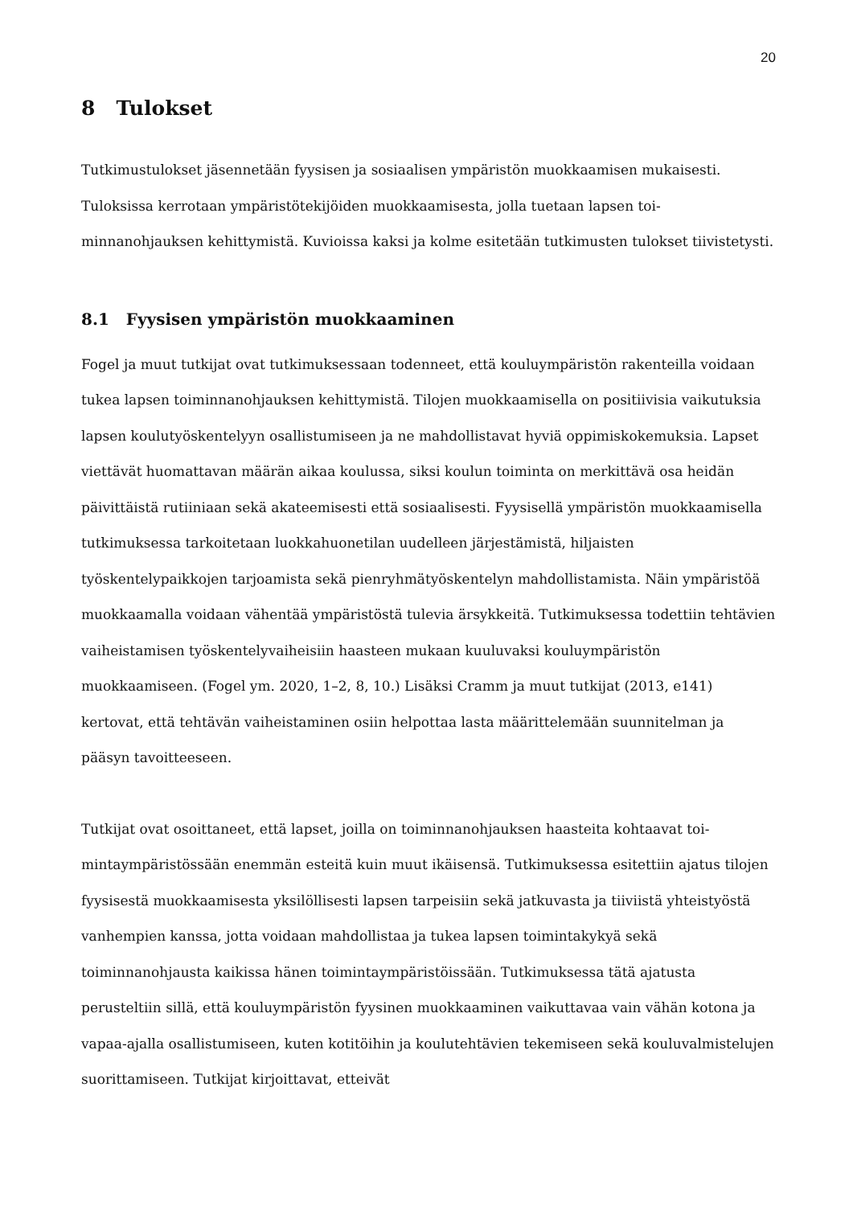20
8 Tulokset
Tutkimustulokset jäsennetään fyysisen ja sosiaalisen ympäristön muokkaamisen mukai­sesti. Tuloksissa kerrotaan ympäristötekijöiden muokkaamisesta, jolla tuetaan lapsen toi­minnanohjauksen kehittymistä. Kuvioissa kaksi ja kolme esitetään tutkimusten tulokset tiivistetysti.
8.1 Fyysisen ympäristön muokkaaminen
Fogel ja muut tutkijat ovat tutkimuksessaan todenneet, että kouluympäristön rakenteilla voidaan tukea lapsen toiminnanohjauksen kehittymistä. Tilojen muokkaamisella on posi­tiivisia vaikutuksia lapsen koulutyöskentelyyn osallistumiseen ja ne mahdollistavat hyviä oppimiskokemuksia. Lapset viettävät huomattavan määrän aikaa koulussa, siksi koulun toiminta on merkittävä osa heidän päivittäistä rutiiniaan sekä akateemisesti että sosiaali­sesti. Fyysisellä ympäristön muokkaamisella tutkimuksessa tarkoitetaan luokkahuonetilan uudelleen järjestämistä, hiljaisten työskentelypaikkojen tarjoamista sekä pienryhmätyös­kentelyn mahdollistamista. Näin ympäristöä muokkaamalla voidaan vähentää ympäris­töstä tulevia ärsykkeitä. Tutkimuksessa todettiin tehtävien vaiheistamisen työskentelyvai­heisiin haasteen mukaan kuuluvaksi kouluympäristön muokkaamiseen. (Fogel ym. 2020, 1–2, 8, 10.) Lisäksi Cramm ja muut tutkijat (2013, e141) kertovat, että tehtävän vaiheistami­nen osiin helpottaa lasta määrittelemään suunnitelman ja pääsyn tavoitteeseen.
Tutkijat ovat osoittaneet, että lapset, joilla on toiminnanohjauksen haasteita kohtaavat toi­mintaympäristössään enemmän esteitä kuin muut ikäisensä. Tutkimuksessa esitettiin aja­tus tilojen fyysisestä muokkaamisesta yksilöllisesti lapsen tarpeisiin sekä jatkuvasta ja tii­viistä yhteistyöstä vanhempien kanssa, jotta voidaan mahdollistaa ja tukea lapsen toimintakykyä sekä toiminnanohjausta kaikissa hänen toimintaympäristöissään. Tutki­muksessa tätä ajatusta perusteltiin sillä, että kouluympäristön fyysinen muokkaaminen vaikuttavaa vain vähän kotona ja vapaa-ajalla osallistumiseen, kuten kotitöihin ja koulu­tehtävien tekemiseen sekä kouluvalmistelujen suorittamiseen. Tutkijat kirjoittavat, etteivät